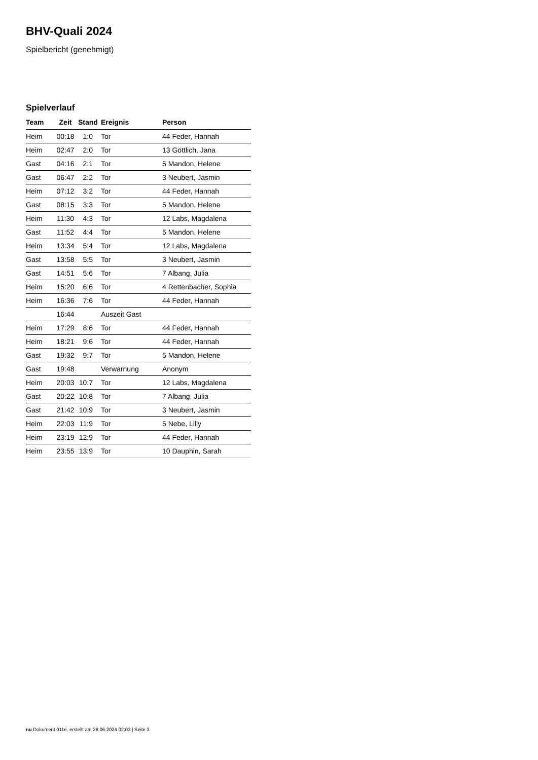BHV-Quali 2024
Spielbericht (genehmigt)
Spielverlauf
| Team | Zeit | Stand | Ereignis | Person |
| --- | --- | --- | --- | --- |
| Heim | 00:18 | 1:0 | Tor | 44 Feder, Hannah |
| Heim | 02:47 | 2:0 | Tor | 13 Göttlich, Jana |
| Gast | 04:16 | 2:1 | Tor | 5 Mandon, Helene |
| Gast | 06:47 | 2:2 | Tor | 3 Neubert, Jasmin |
| Heim | 07:12 | 3:2 | Tor | 44 Feder, Hannah |
| Gast | 08:15 | 3:3 | Tor | 5 Mandon, Helene |
| Heim | 11:30 | 4:3 | Tor | 12 Labs, Magdalena |
| Gast | 11:52 | 4:4 | Tor | 5 Mandon, Helene |
| Heim | 13:34 | 5:4 | Tor | 12 Labs, Magdalena |
| Gast | 13:58 | 5:5 | Tor | 3 Neubert, Jasmin |
| Gast | 14:51 | 5:6 | Tor | 7 Albang, Julia |
| Heim | 15:20 | 6:6 | Tor | 4 Rettenbacher, Sophia |
| Heim | 16:36 | 7:6 | Tor | 44 Feder, Hannah |
| | 16:44 | | Auszeit Gast | |
| Heim | 17:29 | 8:6 | Tor | 44 Feder, Hannah |
| Heim | 18:21 | 9:6 | Tor | 44 Feder, Hannah |
| Gast | 19:32 | 9:7 | Tor | 5 Mandon, Helene |
| Gast | 19:48 | | Verwarnung | Anonym |
| Heim | 20:03 | 10:7 | Tor | 12 Labs, Magdalena |
| Gast | 20:22 | 10:8 | Tor | 7 Albang, Julia |
| Gast | 21:42 | 10:9 | Tor | 3 Neubert, Jasmin |
| Heim | 22:03 | 11:9 | Tor | 5 Nebe, Lilly |
| Heim | 23:19 | 12:9 | Tor | 44 Feder, Hannah |
| Heim | 23:55 | 13:9 | Tor | 10 Dauphin, Sarah |
nu.Dokument 011e, erstellt am 28.06.2024 02:03 | Seite 3